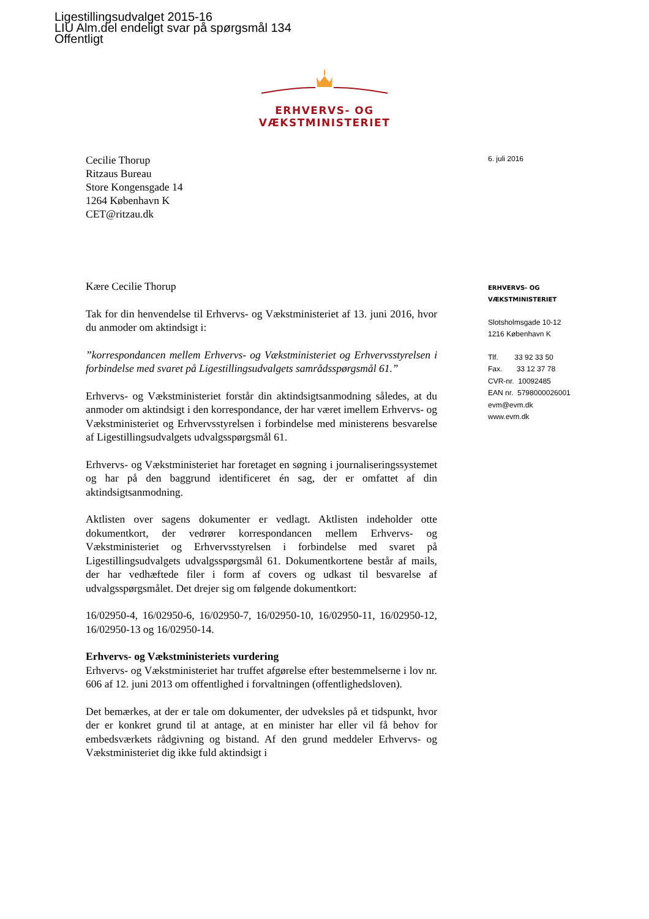Ligestillingsudvalget 2015-16
LIU Alm.del endeligt svar på spørgsmål 134
Offentligt
ERHVERVS- OG VÆKSTMINISTERIET
Cecilie Thorup
Ritzaus Bureau
Store Kongensgade 14
1264 København K
CET@ritzau.dk
Kære Cecilie Thorup
Tak for din henvendelse til Erhvervs- og Vækstministeriet af 13. juni 2016, hvor du anmoder om aktindsigt i:
”korrespondancen mellem Erhvervs- og Vækstministeriet og Erhvervsstyrelsen i forbindelse med svaret på Ligestillingsudvalgets samrådsspørgsmål 61.”
Erhvervs- og Vækstministeriet forstår din aktindsigtsanmodning således, at du anmoder om aktindsigt i den korrespondance, der har været imellem Erhvervs- og Vækstministeriet og Erhvervsstyrelsen i forbindelse med ministerens besvarelse af Ligestillingsudvalgets udvalgsspørgsmål 61.
Erhvervs- og Vækstministeriet har foretaget en søgning i journaliseringssystemet og har på den baggrund identificeret én sag, der er omfattet af din aktindsigtsanmodning.
Aktlisten over sagens dokumenter er vedlagt. Aktlisten indeholder otte dokumentkort, der vedrører korrespondancen mellem Erhvervs- og Vækstministeriet og Erhvervsstyrelsen i forbindelse med svaret på Ligestillingsudvalgets udvalgsspørgsmål 61. Dokumentkortene består af mails, der har vedhæftede filer i form af covers og udkast til besvarelse af udvalgsspørgsmålet. Det drejer sig om følgende dokumentkort:
16/02950-4, 16/02950-6, 16/02950-7, 16/02950-10, 16/02950-11, 16/02950-12, 16/02950-13 og 16/02950-14.
Erhvervs- og Vækstministeriets vurdering
Erhvervs- og Vækstministeriet har truffet afgørelse efter bestemmelserne i lov nr. 606 af 12. juni 2013 om offentlighed i forvaltningen (offentlighedsloven).
Det bemærkes, at der er tale om dokumenter, der udveksles på et tidspunkt, hvor der er konkret grund til at antage, at en minister har eller vil få behov for embedsværkets rådgivning og bistand. Af den grund meddeler Erhvervs- og Vækstministeriet dig ikke fuld aktindsigt i
6. juli 2016
ERHVERVS- OG
VÆKSTMINISTERIET
Slotsholmsgade 10-12
1216 København K
Tlf. 33 92 33 50
Fax. 33 12 37 78
CVR-nr. 10092485
EAN nr. 5798000026001
evm@evm.dk
www.evm.dk